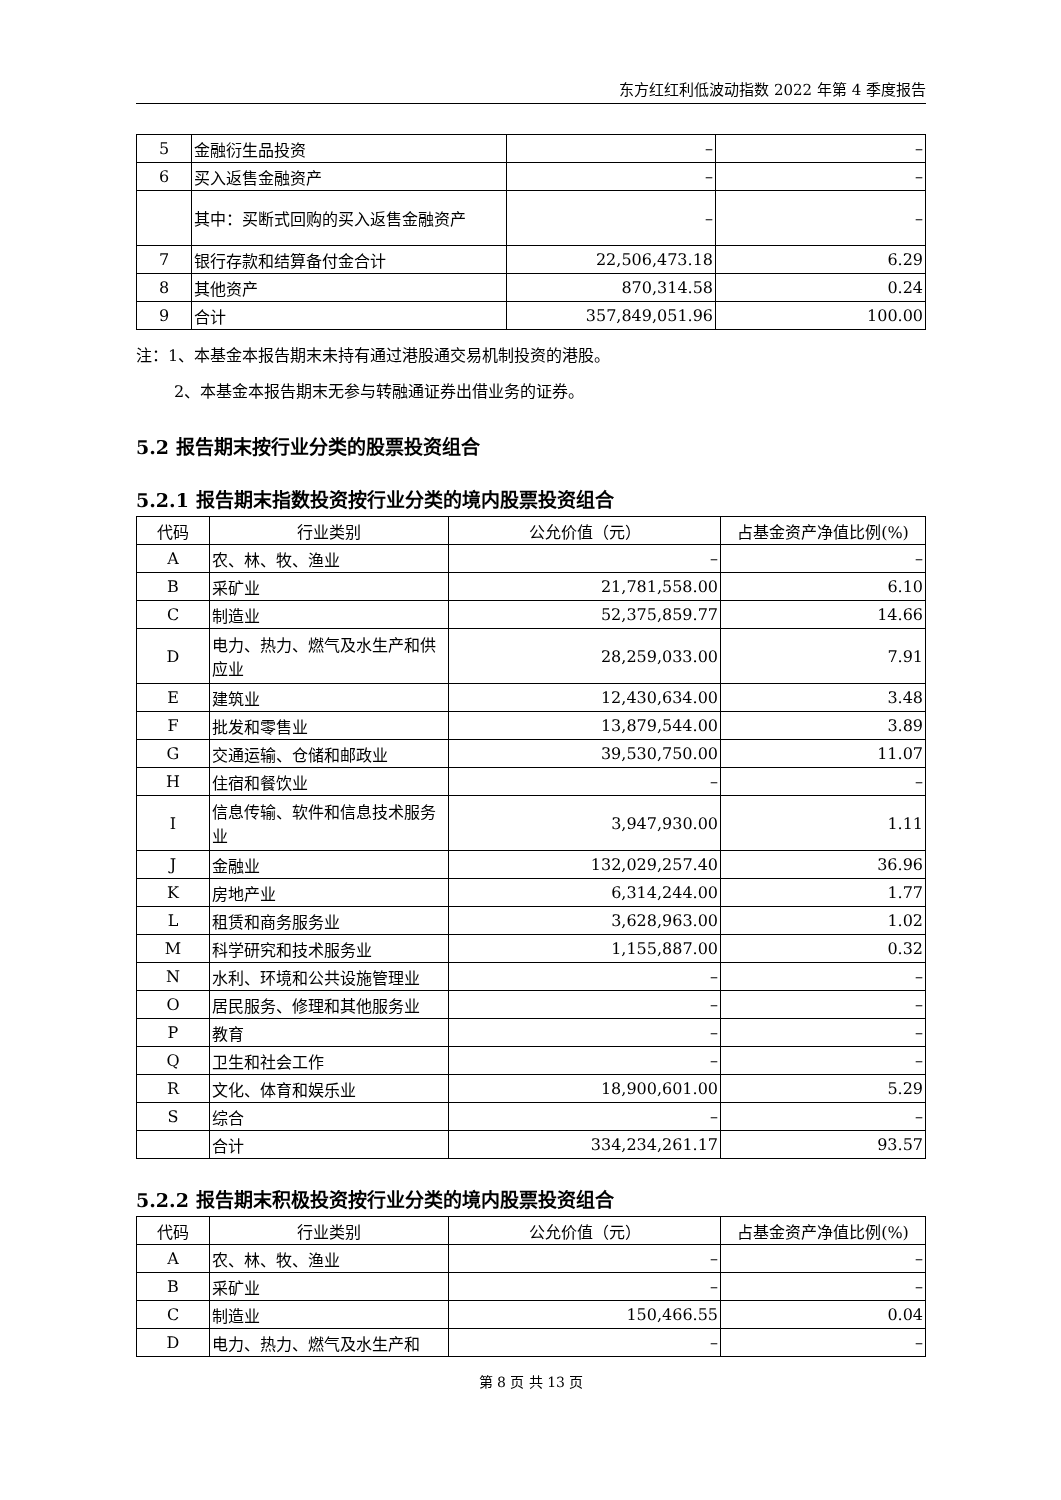东方红红利低波动指数 2022 年第 4 季度报告
| 5 | 金融衍生品投资 | – | – |
| 6 | 买入返售金融资产 | – | – |
| | 其中：买断式回购的买入返售金融资产 | – | – |
| 7 | 银行存款和结算备付金合计 | 22,506,473.18 | 6.29 |
| 8 | 其他资产 | 870,314.58 | 0.24 |
| 9 | 合计 | 357,849,051.96 | 100.00 |
注：1、本基金本报告期末未持有通过港股通交易机制投资的港股。
2、本基金本报告期末无参与转融通证券出借业务的证券。
5.2 报告期末按行业分类的股票投资组合
5.2.1 报告期末指数投资按行业分类的境内股票投资组合
| 代码 | 行业类别 | 公允价值（元） | 占基金资产净值比例(%) |
| --- | --- | --- | --- |
| A | 农、林、牧、渔业 | – | – |
| B | 采矿业 | 21,781,558.00 | 6.10 |
| C | 制造业 | 52,375,859.77 | 14.66 |
| D | 电力、热力、燃气及水生产和供应业 | 28,259,033.00 | 7.91 |
| E | 建筑业 | 12,430,634.00 | 3.48 |
| F | 批发和零售业 | 13,879,544.00 | 3.89 |
| G | 交通运输、仓储和邮政业 | 39,530,750.00 | 11.07 |
| H | 住宿和餐饮业 | – | – |
| I | 信息传输、软件和信息技术服务业 | 3,947,930.00 | 1.11 |
| J | 金融业 | 132,029,257.40 | 36.96 |
| K | 房地产业 | 6,314,244.00 | 1.77 |
| L | 租赁和商务服务业 | 3,628,963.00 | 1.02 |
| M | 科学研究和技术服务业 | 1,155,887.00 | 0.32 |
| N | 水利、环境和公共设施管理业 | – | – |
| O | 居民服务、修理和其他服务业 | – | – |
| P | 教育 | – | – |
| Q | 卫生和社会工作 | – | – |
| R | 文化、体育和娱乐业 | 18,900,601.00 | 5.29 |
| S | 综合 | – | – |
| | 合计 | 334,234,261.17 | 93.57 |
5.2.2 报告期末积极投资按行业分类的境内股票投资组合
| 代码 | 行业类别 | 公允价值（元） | 占基金资产净值比例(%) |
| --- | --- | --- | --- |
| A | 农、林、牧、渔业 | – | – |
| B | 采矿业 | – | – |
| C | 制造业 | 150,466.55 | 0.04 |
| D | 电力、热力、燃气及水生产和 | – | – |
第 8 页 共 13 页